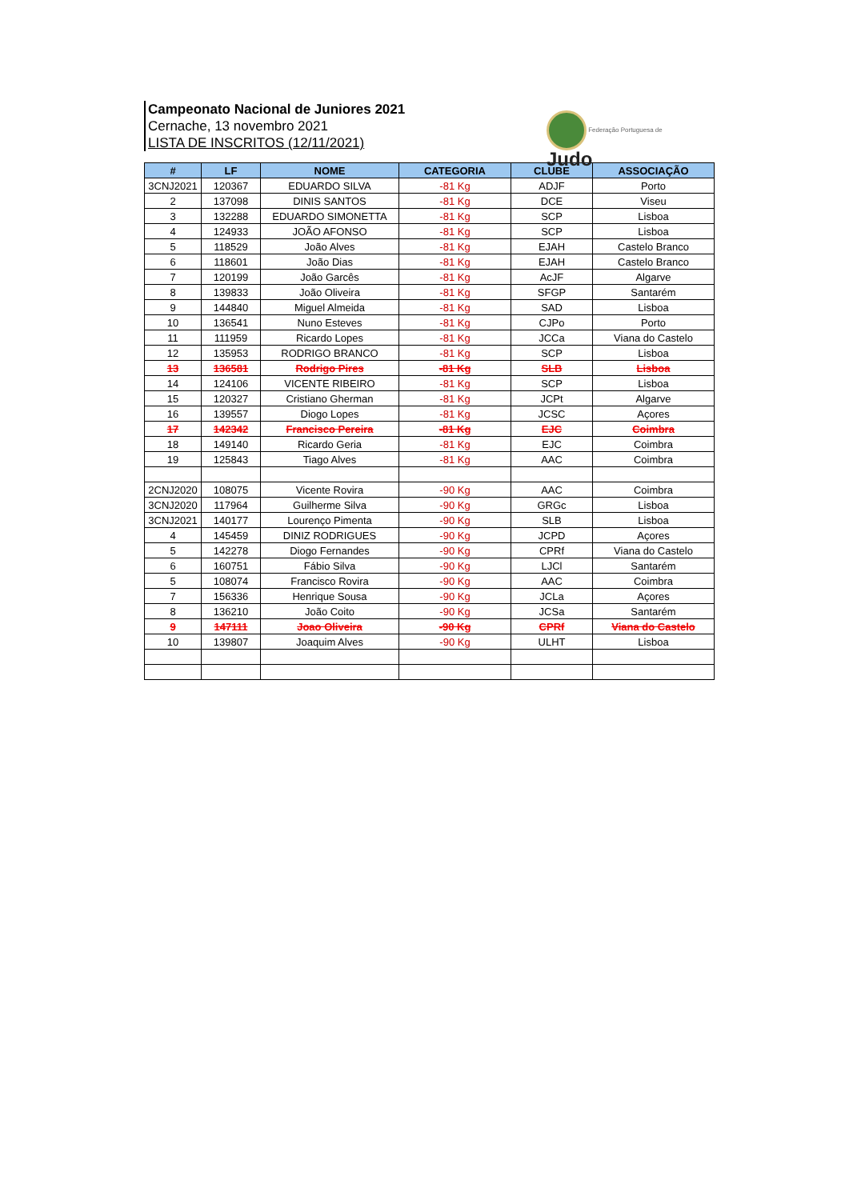Campeonato Nacional de Juniores 2021
Cernache, 13 novembro 2021
LISTA DE INSCRITOS (12/11/2021)
Federação Portuguesa de Judo
| # | LF | NOME | CATEGORIA | CLUBE | ASSOCIAÇÃO |
| --- | --- | --- | --- | --- | --- |
| 3CNJ2021 | 120367 | EDUARDO SILVA | -81 Kg | ADJF | Porto |
| 2 | 137098 | DINIS SANTOS | -81 Kg | DCE | Viseu |
| 3 | 132288 | EDUARDO SIMONETTA | -81 Kg | SCP | Lisboa |
| 4 | 124933 | JOÃO AFONSO | -81 Kg | SCP | Lisboa |
| 5 | 118529 | João Alves | -81 Kg | EJAH | Castelo Branco |
| 6 | 118601 | João Dias | -81 Kg | EJAH | Castelo Branco |
| 7 | 120199 | João Garcês | -81 Kg | AcJF | Algarve |
| 8 | 139833 | João Oliveira | -81 Kg | SFGP | Santarém |
| 9 | 144840 | Miguel Almeida | -81 Kg | SAD | Lisboa |
| 10 | 136541 | Nuno Esteves | -81 Kg | CJPo | Porto |
| 11 | 111959 | Ricardo Lopes | -81 Kg | JCCa | Viana do Castelo |
| 12 | 135953 | RODRIGO BRANCO | -81 Kg | SCP | Lisboa |
| 13 | 136581 | Rodrigo Pires | -81 Kg | SLB | Lisboa |
| 14 | 124106 | VICENTE RIBEIRO | -81 Kg | SCP | Lisboa |
| 15 | 120327 | Cristiano Gherman | -81 Kg | JCPt | Algarve |
| 16 | 139557 | Diogo Lopes | -81 Kg | JCSC | Açores |
| 17 | 142342 | Francisco Pereira | -81 Kg | EJC | Coimbra |
| 18 | 149140 | Ricardo Geria | -81 Kg | EJC | Coimbra |
| 19 | 125843 | Tiago Alves | -81 Kg | AAC | Coimbra |
| 2CNJ2020 | 108075 | Vicente Rovira | -90 Kg | AAC | Coimbra |
| 3CNJ2020 | 117964 | Guilherme Silva | -90 Kg | GRGc | Lisboa |
| 3CNJ2021 | 140177 | Lourenço Pimenta | -90 Kg | SLB | Lisboa |
| 4 | 145459 | DINIZ RODRIGUES | -90 Kg | JCPD | Açores |
| 5 | 142278 | Diogo Fernandes | -90 Kg | CPRf | Viana do Castelo |
| 6 | 160751 | Fábio Silva | -90 Kg | LJCl | Santarém |
| 5 | 108074 | Francisco Rovira | -90 Kg | AAC | Coimbra |
| 7 | 156336 | Henrique Sousa | -90 Kg | JCLa | Açores |
| 8 | 136210 | João Coito | -90 Kg | JCSa | Santarém |
| 9 | 147111 | Joao Oliveira | -90 Kg | CPRf | Viana do Castelo |
| 10 | 139807 | Joaquim Alves | -90 Kg | ULHT | Lisboa |